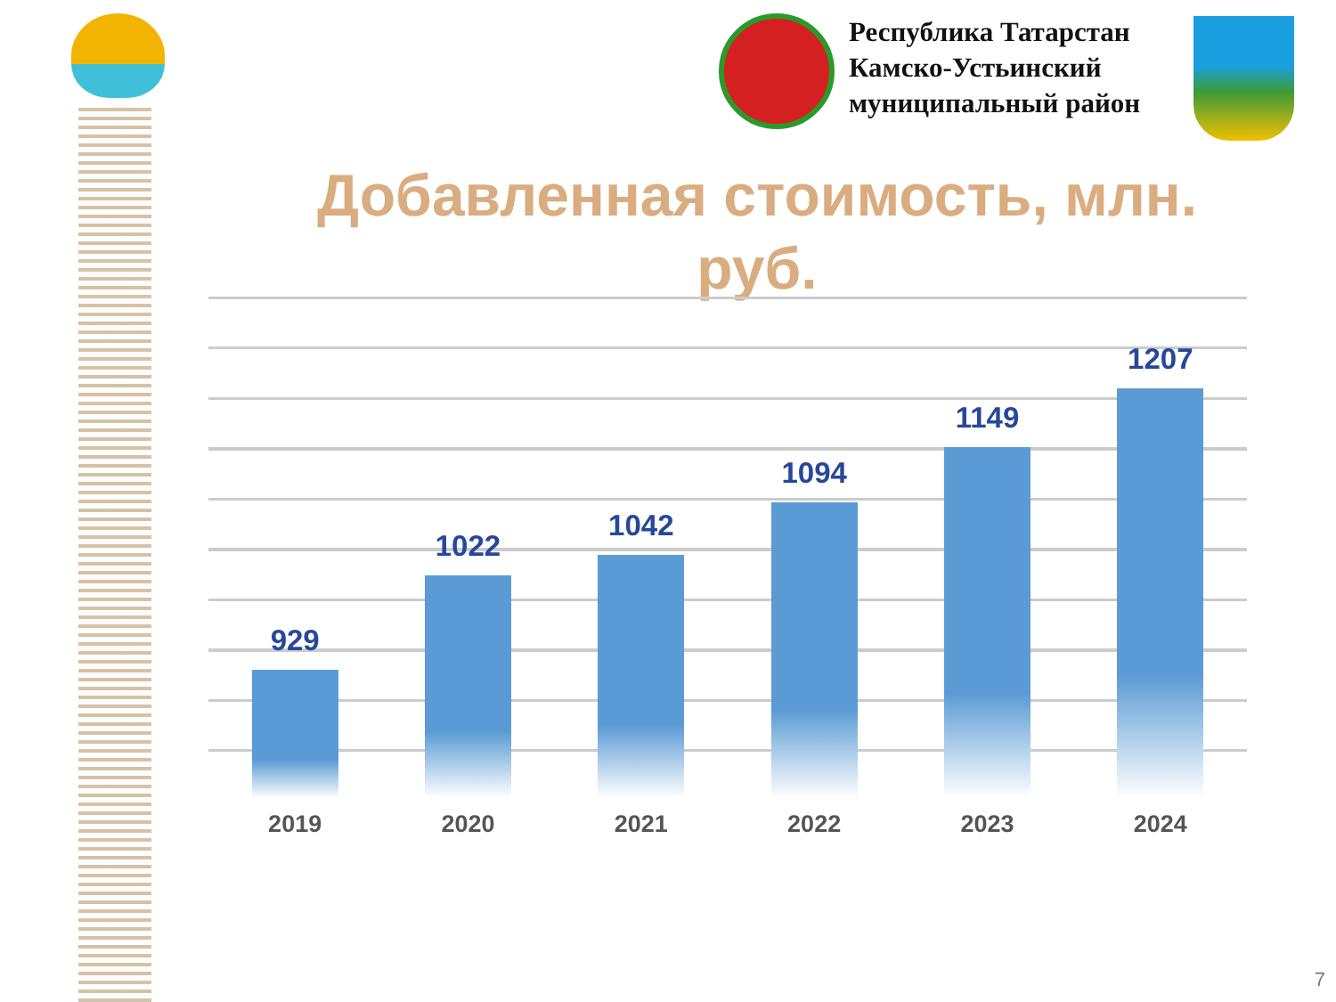Республика Татарстан
Камско-Устьинский
муниципальный район
Добавленная стоимость, млн. руб.
929
1022
1042
1094
1149
1207
2019 2020 2021 2022 2023 2024
7